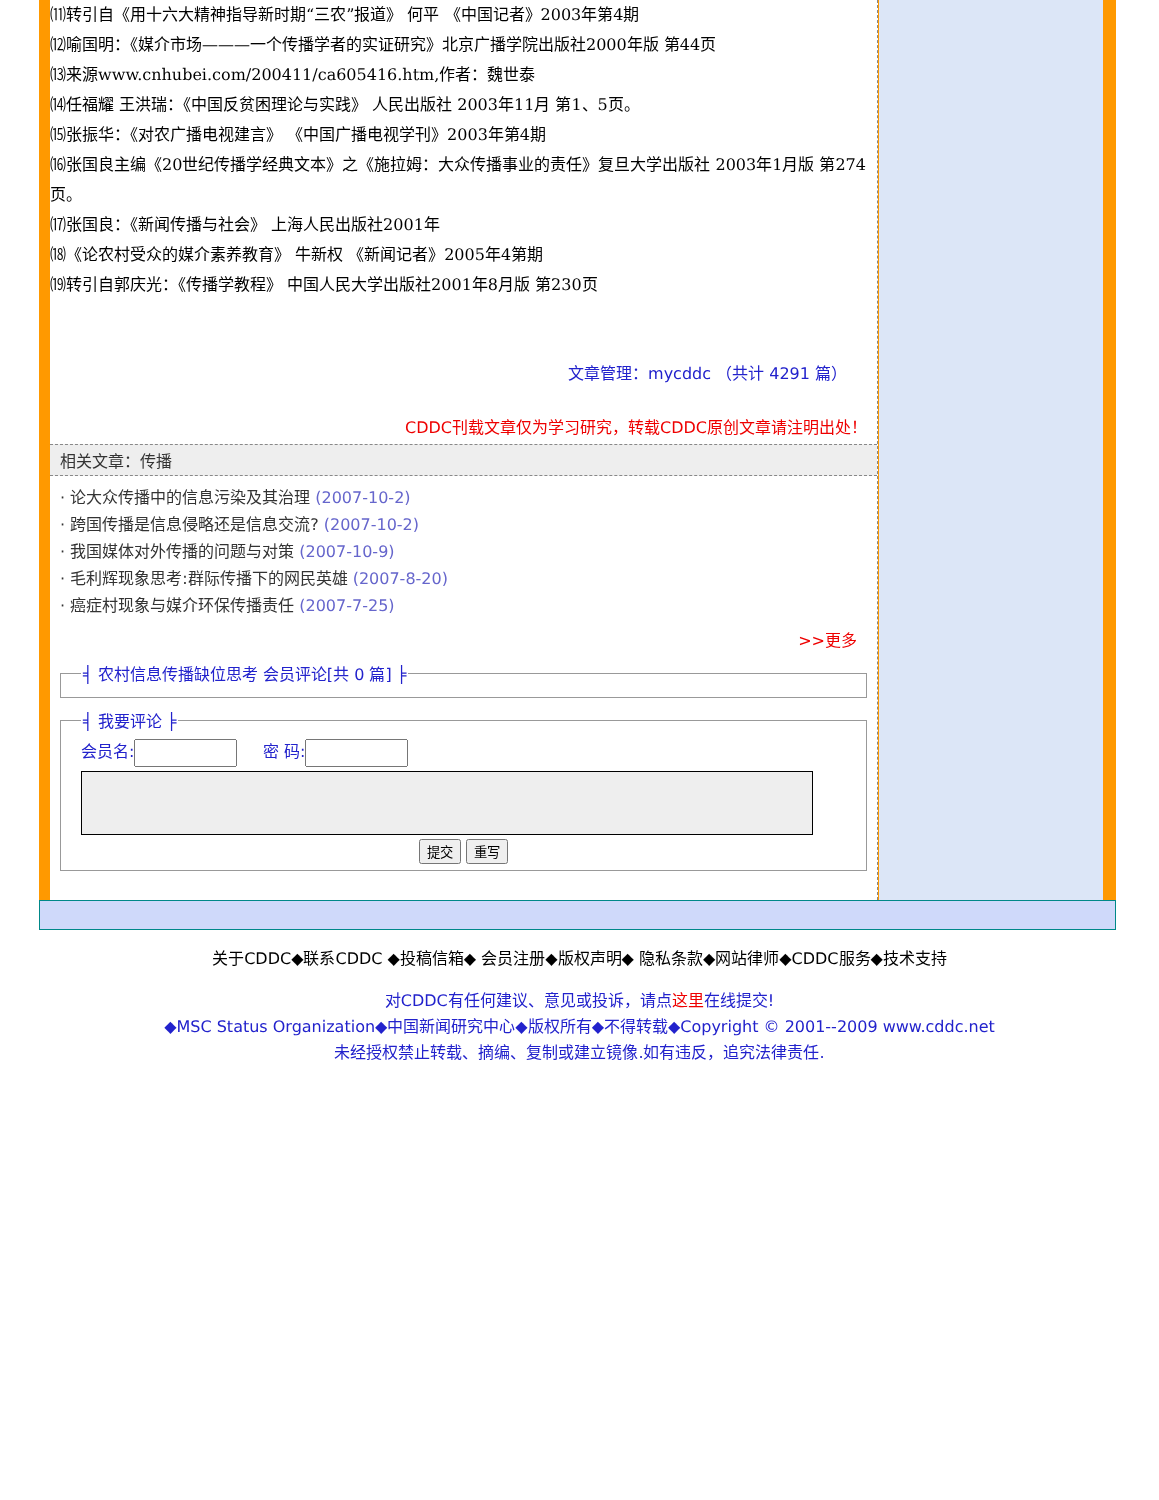⑾转引自《用十六大精神指导新时期“三农”报道》 何平 《中国记者》2003年第4期
⑿喻国明：《媒介市场———一个传播学者的实证研究》北京广播学院出版社2000年版 第44页
⒀来源www.cnhubei.com/200411/ca605416.htm,作者：魏世泰
⒁任福耀 王洪瑞：《中国反贫困理论与实践》 人民出版社 2003年11月 第1、5页。
⒂张振华：《对农广播电视建言》 《中国广播电视学刊》2003年第4期
⒃张国良主编《20世纪传播学经典文本》之《施拉姆：大众传播事业的责任》复旦大学出版社 2003年1月版 第274页。
⒄张国良：《新闻传播与社会》 上海人民出版社2001年
⒅《论农村受众的媒介素养教育》 牛新权 《新闻记者》2005年4第期
⒆转引自郭庆光：《传播学教程》 中国人民大学出版社2001年8月版 第230页
文章管理：mycddc （共计 4291 篇）
CDDC刊载文章仅为学习研究，转载CDDC原创文章请注明出处！
相关文章：传播
· 论大众传播中的信息污染及其治理 (2007-10-2)
· 跨国传播是信息侵略还是信息交流? (2007-10-2)
· 我国媒体对外传播的问题与对策 (2007-10-9)
· 毛利辉现象思考:群际传播下的网民英雄 (2007-8-20)
· 癌症村现象与媒介环保传播责任 (2007-7-25)
>>更多
╡ 农村信息传播缺位思考 会员评论[共 0 篇] ╞ ╡ 我要评论 ╞ 会员名: 密 码:
提交 重写
关于CDDC◆联系CDDC ◆投稿信箱◆ 会员注册◆版权声明◆ 隐私条款◆网站律师◆CDDC服务◆技术支持
对CDDC有任何建议、意见或投诉，请点这里在线提交!
◆MSC Status Organization◆中国新闻研究中心◆版权所有◆不得转载◆Copyright © 2001--2009 www.cddc.net
未经授权禁止转载、摘编、复制或建立镜像.如有违反，追究法律责任.